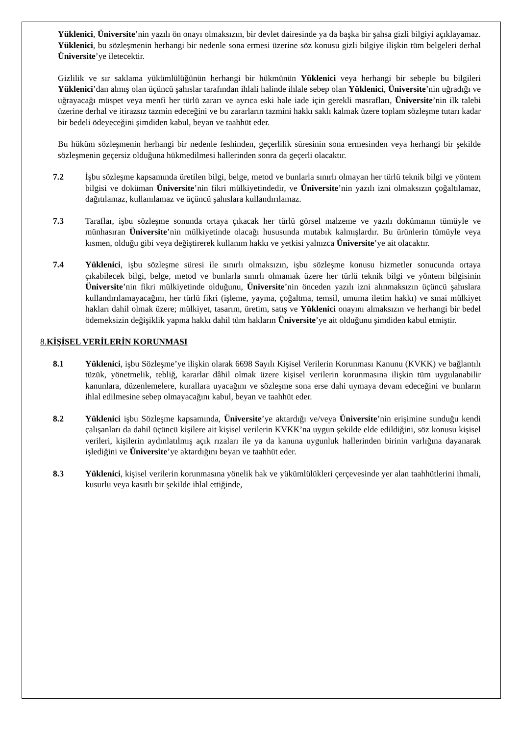Yüklenici, Üniversite’nin yazılı ön onayı olmaksızın, bir devlet dairesinde ya da başka bir şahsa gizli bilgiyi açıklayamaz. Yüklenici, bu sözleşmenin herhangi bir nedenle sona ermesi üzerine söz konusu gizli bilgiye ilişkin tüm belgeleri derhal Üniversite’ye iletecektir.
Gizlilik ve sır saklama yükümlülüğünün herhangi bir hükmünün Yüklenici veya herhangi bir sebeple bu bilgileri Yüklenici’dan almış olan üçüncü şahıslar tarafından ihlali halinde ihlale sebep olan Yüklenici, Üniversite’nin uğradığı ve uğrayacağı müspet veya menfi her türlü zararı ve ayrıca eski hale iade için gerekli masrafları, Üniversite’nin ilk talebi üzerine derhal ve itirazsız tazmin edeceğini ve bu zararların tazmini hakkı saklı kalmak üzere toplam sözleşme tutarı kadar bir bedeli ödeyeceğini şimdiden kabul, beyan ve taahhüt eder.
Bu hüküm sözleşmenin herhangi bir nedenle feshinden, geçerlilik süresinin sona ermesinden veya herhangi bir şekilde sözleşmenin geçersiz olduğuna hükmedilmesi hallerinden sonra da geçerli olacaktır.
7.2 İşbu sözleşme kapsamında üretilen bilgi, belge, metod ve bunlarla sınırlı olmayan her türlü teknik bilgi ve yöntem bilgisi ve doküman Üniversite’nin fikri mülkiyetindedir, ve Üniversite’nin yazılı izni olmaksızın çoğaltılamaz, dağıtılamaz, kullanılamaz ve üçüncü şahıslara kullandırılamaz.
7.3 Taraflar, işbu sözleşme sonunda ortaya çıkacak her türlü görsel malzeme ve yazılı dokümanın tümüyle ve münhasıran Üniversite’nin mülkiyetinde olacağı hususunda mutabık kalmışlardır. Bu ürünlerin tümüyle veya kısmen, olduğu gibi veya değiştirerek kullanım hakkı ve yetkisi yalnızca Üniversite’ye ait olacaktır.
7.4 Yüklenici, işbu sözleşme süresi ile sınırlı olmaksızın, işbu sözleşme konusu hizmetler sonucunda ortaya çıkabilecek bilgi, belge, metod ve bunlarla sınırlı olmamak üzere her türlü teknik bilgi ve yöntem bilgisinin Üniversite’nin fikri mülkiyetinde olduğunu, Üniversite’nin önceden yazılı izni alınmaksızın üçüncü şahıslara kullandırılamayacağını, her türlü fikri (işleme, yayma, çoğaltma, temsil, umuma iletim hakkı) ve sınai mülkiyet hakları dahil olmak üzere; mülkiyet, tasarım, üretim, satış ve Yüklenici onayını almaksızın ve herhangi bir bedel ödemeksizin değişiklik yapma hakkı dahil tüm hakların Üniversite’ye ait olduğunu şimdiden kabul etmiştir.
8.KİŞİSEL VERİLERİN KORUNMASI
8.1 Yüklenici, işbu Sözleşme’ye ilişkin olarak 6698 Sayılı Kişisel Verilerin Korunması Kanunu (KVKK) ve bağlantılı tüzük, yönetmelik, tebliğ, kararlar dâhil olmak üzere kişisel verilerin korunmasına ilişkin tüm uygulanabilir kanunlara, düzenlemelere, kurallara uyacağını ve sözleşme sona erse dahi uymaya devam edeceğini ve bunların ihlal edilmesine sebep olmayacağını kabul, beyan ve taahhüt eder.
8.2 Yüklenici işbu Sözleşme kapsamında, Üniversite’ye aktardığı ve/veya Üniversite’nin erişimine sunduğu kendi çalışanları da dahil üçüncü kişilere ait kişisel verilerin KVKK’na uygun şekilde elde edildiğini, söz konusu kişisel verileri, kişilerin aydınlatılmış açık rızaları ile ya da kanuna uygunluk hallerinden birinin varlığına dayanarak işlediğini ve Üniversite’ye aktardığını beyan ve taahhüt eder.
8.3 Yüklenici, kişisel verilerin korunmasına yönelik hak ve yükümlülükleri çerçevesinde yer alan taahhütlerini ihmali, kusurlu veya kasıtlı bir şekilde ihlal ettiğinde,